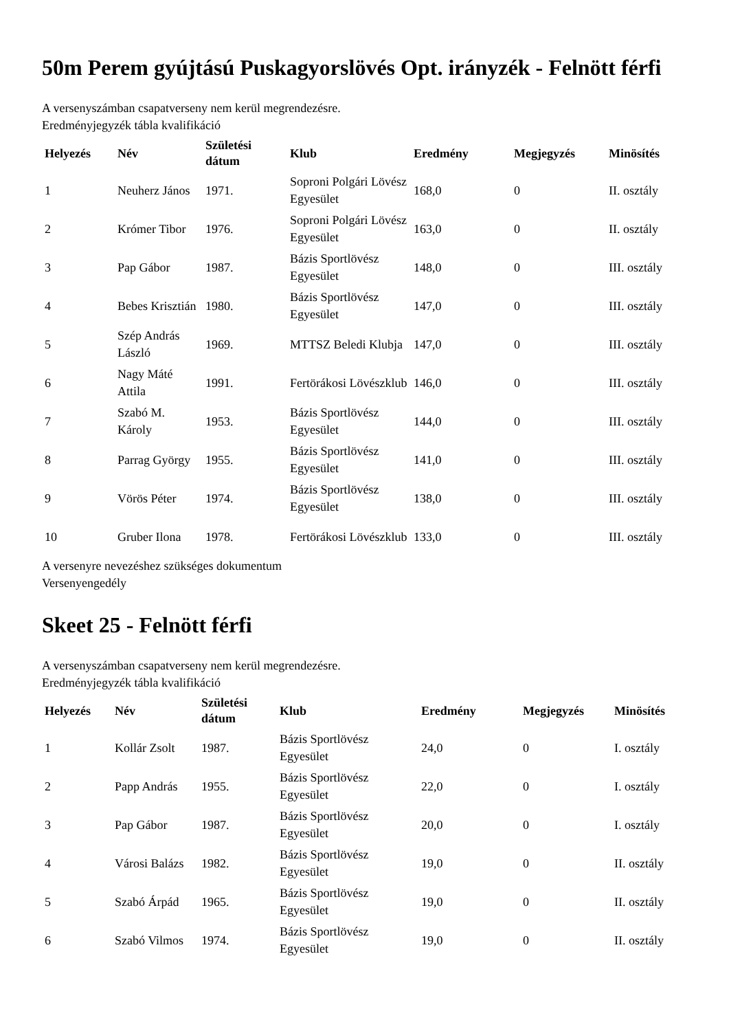50m Perem gyújtású Puskagyorslövés Opt. irányzék - Felnött férfi
A versenyszámban csapatverseny nem kerül megrendezésre.
Eredményjegyzék tábla kvalifikáció
| Helyezés | Név | Születési dátum | Klub | Eredmény | Megjegyzés | Minösítés |
| --- | --- | --- | --- | --- | --- | --- |
| 1 | Neuherz János | 1971. | Soproni Polgári Lövész Egyesület | 168,0 | 0 | II. osztály |
| 2 | Krómer Tibor | 1976. | Soproni Polgári Lövész Egyesület | 163,0 | 0 | II. osztály |
| 3 | Pap Gábor | 1987. | Bázis Sportlövész Egyesület | 148,0 | 0 | III. osztály |
| 4 | Bebes Krisztián | 1980. | Bázis Sportlövész Egyesület | 147,0 | 0 | III. osztály |
| 5 | Szép András László | 1969. | MTTSZ Beledi Klubja | 147,0 | 0 | III. osztály |
| 6 | Nagy Máté Attila | 1991. | Fertörákosi Lövészklub | 146,0 | 0 | III. osztály |
| 7 | Szabó M. Károly | 1953. | Bázis Sportlövész Egyesület | 144,0 | 0 | III. osztály |
| 8 | Parrag György | 1955. | Bázis Sportlövész Egyesület | 141,0 | 0 | III. osztály |
| 9 | Vörös Péter | 1974. | Bázis Sportlövész Egyesület | 138,0 | 0 | III. osztály |
| 10 | Gruber Ilona | 1978. | Fertörákosi Lövészklub | 133,0 | 0 | III. osztály |
A versenyre nevezéshez szükséges dokumentum
Versenyengedély
Skeet 25 - Felnött férfi
A versenyszámban csapatverseny nem kerül megrendezésre.
Eredményjegyzék tábla kvalifikáció
| Helyezés | Név | Születési dátum | Klub | Eredmény | Megjegyzés | Minösítés |
| --- | --- | --- | --- | --- | --- | --- |
| 1 | Kollár Zsolt | 1987. | Bázis Sportlövész Egyesület | 24,0 | 0 | I. osztály |
| 2 | Papp András | 1955. | Bázis Sportlövész Egyesület | 22,0 | 0 | I. osztály |
| 3 | Pap Gábor | 1987. | Bázis Sportlövész Egyesület | 20,0 | 0 | I. osztály |
| 4 | Városi Balázs | 1982. | Bázis Sportlövész Egyesület | 19,0 | 0 | II. osztály |
| 5 | Szabó Árpád | 1965. | Bázis Sportlövész Egyesület | 19,0 | 0 | II. osztály |
| 6 | Szabó Vilmos | 1974. | Bázis Sportlövész Egyesület | 19,0 | 0 | II. osztály |